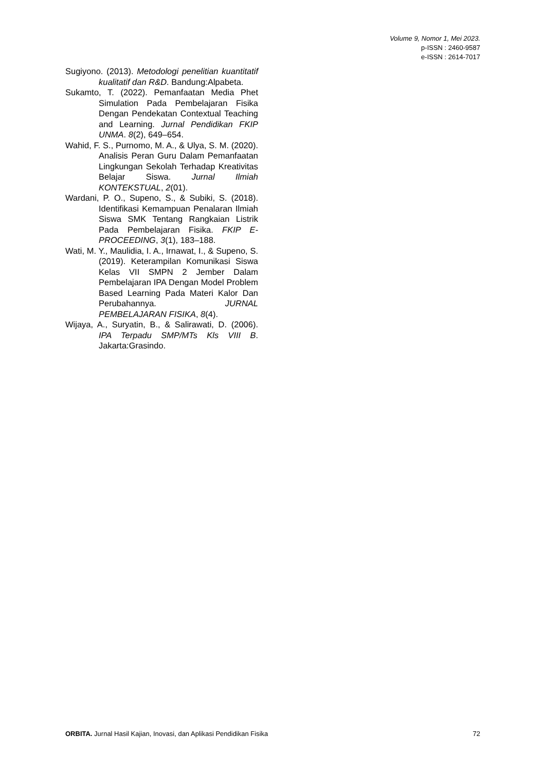Volume 9, Nomor 1, Mei 2023.
p-ISSN : 2460-9587
e-ISSN : 2614-7017
Sugiyono. (2013). Metodologi penelitian kuantitatif kualitatif dan R&D. Bandung:Alpabeta.
Sukamto, T. (2022). Pemanfaatan Media Phet Simulation Pada Pembelajaran Fisika Dengan Pendekatan Contextual Teaching and Learning. Jurnal Pendidikan FKIP UNMA. 8(2), 649–654.
Wahid, F. S., Purnomo, M. A., & Ulya, S. M. (2020). Analisis Peran Guru Dalam Pemanfaatan Lingkungan Sekolah Terhadap Kreativitas Belajar Siswa. Jurnal Ilmiah KONTEKSTUAL, 2(01).
Wardani, P. O., Supeno, S., & Subiki, S. (2018). Identifikasi Kemampuan Penalaran Ilmiah Siswa SMK Tentang Rangkaian Listrik Pada Pembelajaran Fisika. FKIP E-PROCEEDING, 3(1), 183–188.
Wati, M. Y., Maulidia, I. A., Irnawat, I., & Supeno, S. (2019). Keterampilan Komunikasi Siswa Kelas VII SMPN 2 Jember Dalam Pembelajaran IPA Dengan Model Problem Based Learning Pada Materi Kalor Dan Perubahannya. JURNAL PEMBELAJARAN FISIKA, 8(4).
Wijaya, A., Suryatin, B., & Salirawati, D. (2006). IPA Terpadu SMP/MTs Kls VIII B. Jakarta:Grasindo.
ORBITA. Jurnal Hasil Kajian, Inovasi, dan Aplikasi Pendidikan Fisika 72